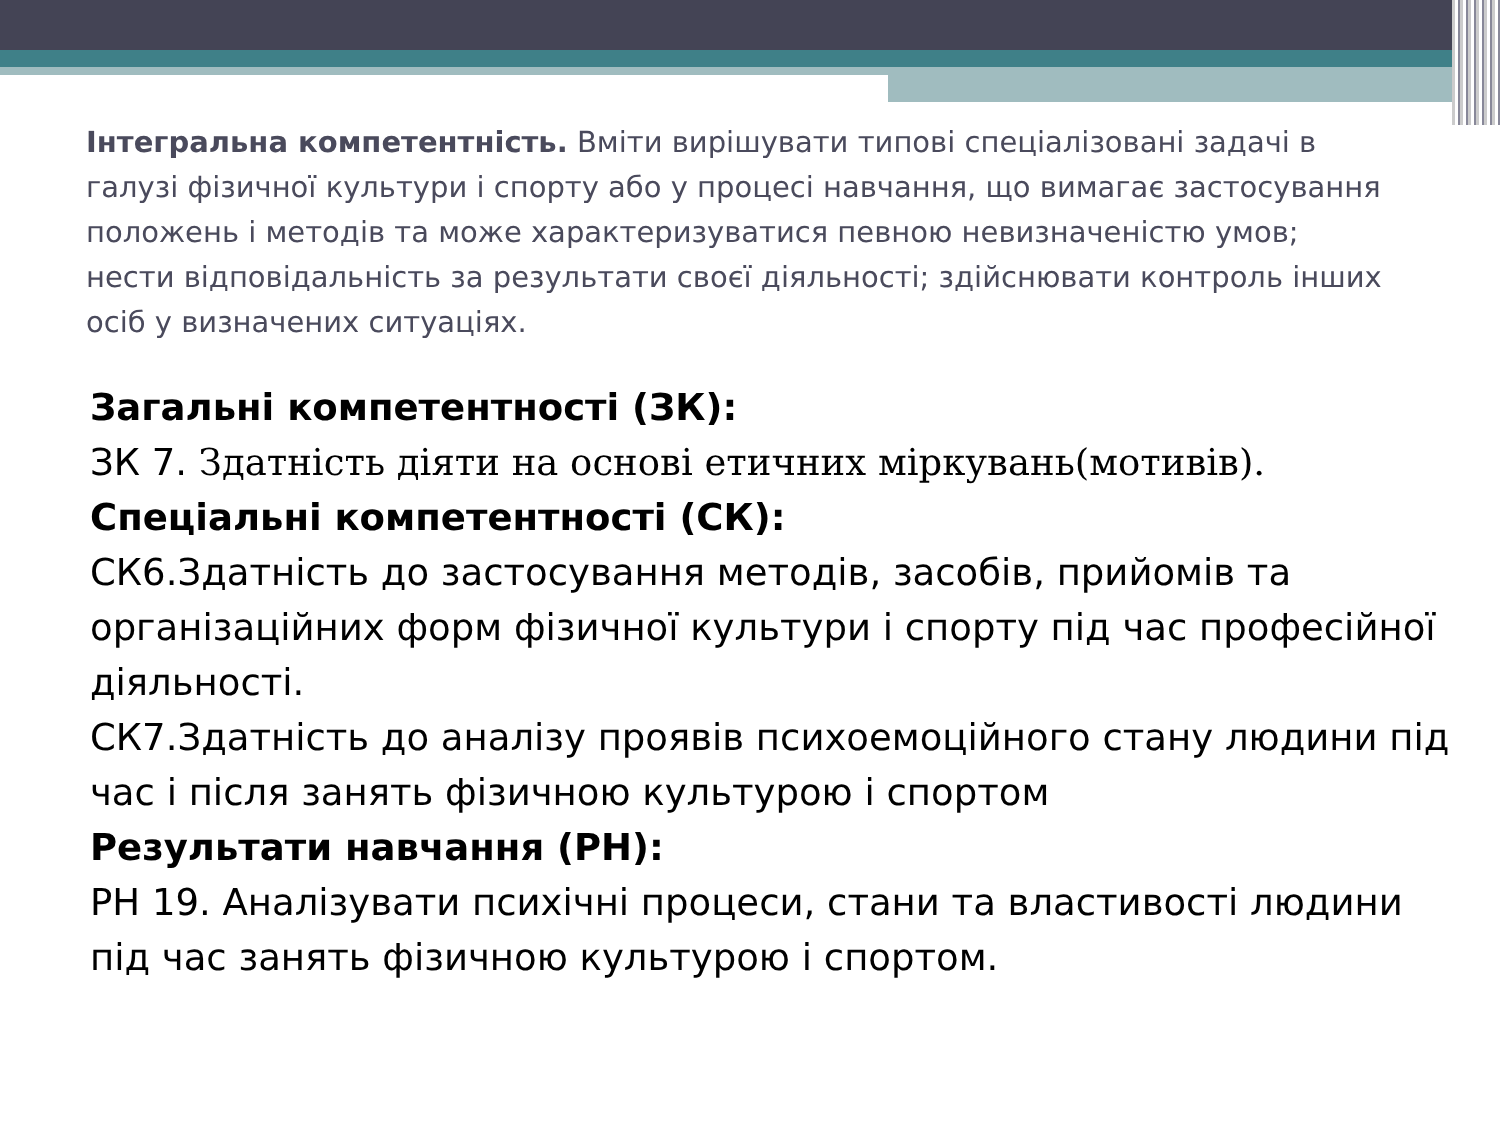Інтегральна компетентність. Вміти вирішувати типові спеціалізовані задачі в галузі фізичної культури і спорту або у процесі навчання, що вимагає застосування положень і методів та може характеризуватися певною невизначеністю умов; нести відповідальність за результати своєї діяльності; здійснювати контроль інших осіб у визначених ситуаціях.
Загальні компетентності (ЗК):
ЗК 7. Здатність діяти на основі етичних міркувань(мотивів).
Спеціальні компетентності (СК):
СК6.Здатність до застосування методів, засобів, прийомів та організаційних форм фізичної культури і спорту під час професійної діяльності.
СК7.Здатність до аналізу проявів психоемоційного стану людини під час і після занять фізичною культурою і спортом
Результати навчання (РН):
РН 19. Аналізувати психічні процеси, стани та властивості людини під час занять фізичною культурою і спортом.